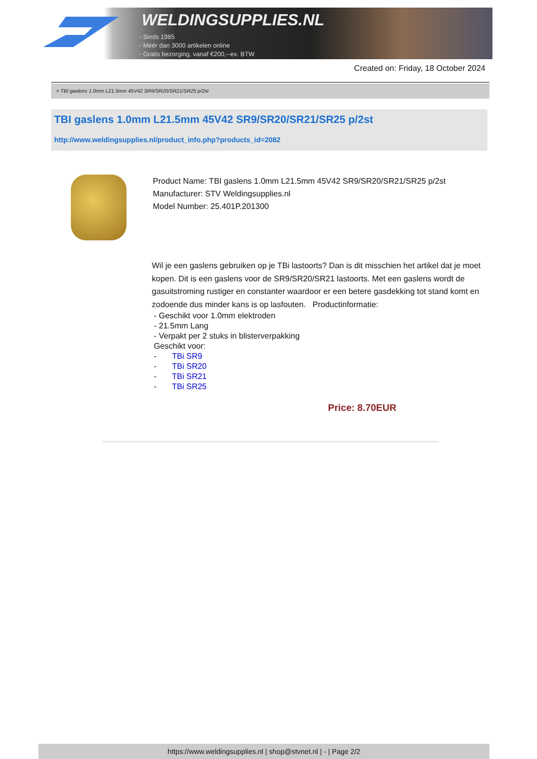WELDINGSUPPLIES.NL
- Sinds 1985
- Méér dan 3000 artikelen online
- Gratis bezorging, vanaf €200,--ex. BTW
Created on: Friday, 18 October 2024
> TBI gaslens 1.0mm L21.5mm 45V42 SR9/SR20/SR21/SR25 p/2st
TBI gaslens 1.0mm L21.5mm 45V42 SR9/SR20/SR21/SR25 p/2st
http://www.weldingsupplies.nl/product_info.php?products_id=2082
Product Name: TBI gaslens 1.0mm L21.5mm 45V42 SR9/SR20/SR21/SR25 p/2st
Manufacturer: STV Weldingsupplies.nl
Model Number: 25.401P.201300
Wil je een gaslens gebruiken op je TBi lastoorts? Dan is dit misschien het artikel dat je moet kopen. Dit is een gaslens voor de SR9/SR20/SR21 lastoorts. Met een gaslens wordt de gasuitstroming rustiger en constanter waardoor er een betere gasdekking tot stand komt en zodoende dus minder kans is op lasfouten. Productinformatie:
- Geschikt voor 1.0mm elektroden
- 21.5mm Lang
- Verpakt per 2 stuks in blisterverpakking
Geschikt voor:
- TBi SR9
- TBi SR20
- TBi SR21
- TBi SR25
Price: 8.70EUR
https://www.weldingsupplies.nl | shop@stvnet.nl | - | Page 2/2